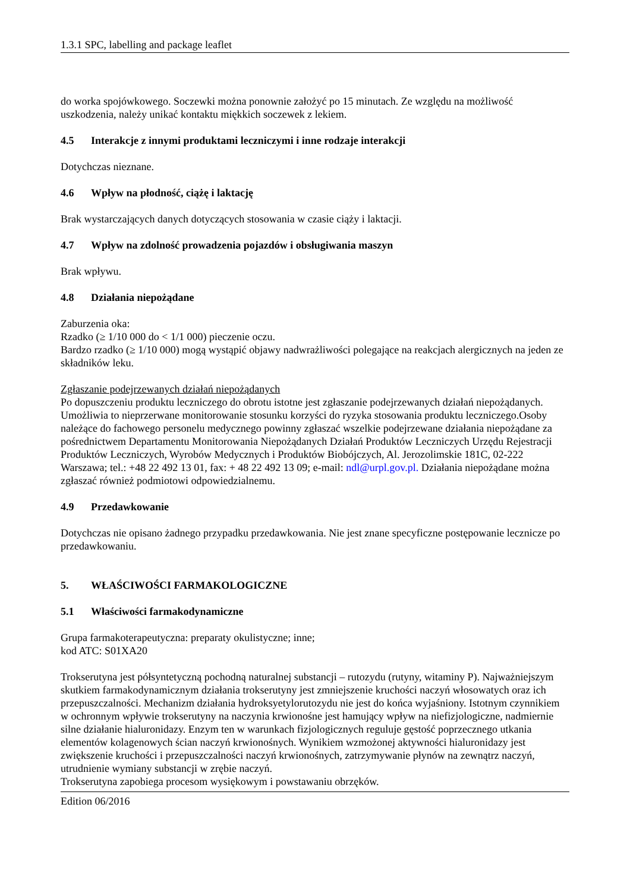1.3.1 SPC, labelling and package leaflet
do worka spojówkowego. Soczewki można ponownie założyć po 15 minutach. Ze względu na możliwość uszkodzenia, należy unikać kontaktu miękkich soczewek z lekiem.
4.5 Interakcje z innymi produktami leczniczymi i inne rodzaje interakcji
Dotychczas nieznane.
4.6 Wpływ na płodność, ciążę i laktację
Brak wystarczających danych dotyczących stosowania w czasie ciąży i laktacji.
4.7 Wpływ na zdolność prowadzenia pojazdów i obsługiwania maszyn
Brak wpływu.
4.8 Działania niepożądane
Zaburzenia oka:
Rzadko (≥ 1/10 000 do < 1/1 000) pieczenie oczu.
Bardzo rzadko (≥ 1/10 000) mogą wystąpić objawy nadwrażliwości polegające na reakcjach alergicznych na jeden ze składników leku.
Zgłaszanie podejrzewanych działań niepożądanych
Po dopuszczeniu produktu leczniczego do obrotu istotne jest zgłaszanie podejrzewanych działań niepożądanych. Umożliwia to nieprzerwane monitorowanie stosunku korzyści do ryzyka stosowania produktu leczniczego.Osoby należące do fachowego personelu medycznego powinny zgłaszać wszelkie podejrzewane działania niepożądane za pośrednictwem Departamentu Monitorowania Niepożądanych Działań Produktów Leczniczych Urzędu Rejestracji Produktów Leczniczych, Wyrobów Medycznych i Produktów Biobójczych, Al. Jerozolimskie 181C, 02-222 Warszawa; tel.: +48 22 492 13 01, fax: + 48 22 492 13 09; e-mail: ndl@urpl.gov.pl. Działania niepożądane można zgłaszać również podmiotowi odpowiedzialnemu.
4.9 Przedawkowanie
Dotychczas nie opisano żadnego przypadku przedawkowania. Nie jest znane specyficzne postępowanie lecznicze po przedawkowaniu.
5. WŁAŚCIWOŚCI FARMAKOLOGICZNE
5.1 Właściwości farmakodynamiczne
Grupa farmakoterapeutyczna: preparaty okulistyczne; inne;
kod ATC: S01XA20
Trokserutyna jest półsyntetyczną pochodną naturalnej substancji – rutozydu (rutyny, witaminy P). Najważniejszym skutkiem farmakodynamicznym działania trokserutyny jest zmniejszenie kruchości naczyń włosowatych oraz ich przepuszczalności. Mechanizm działania hydroksyetylorutozydu nie jest do końca wyjaśniony. Istotnym czynnikiem w ochronnym wpływie trokserutyny na naczynia krwionośne jest hamujący wpływ na niefizjologiczne, nadmiernie silne działanie hialuronidazy. Enzym ten w warunkach fizjologicznych reguluje gęstość poprzecznego utkania elementów kolagenowych ścian naczyń krwionośnych. Wynikiem wzmożonej aktywności hialuronidazy jest zwiększenie kruchości i przepuszczalności naczyń krwionośnych, zatrzymywanie płynów na zewnątrz naczyń, utrudnienie wymiany substancji w zrębie naczyń.
Trokserutyna zapobiega procesom wysiękowym i powstawaniu obrzęków.
Edition 06/2016